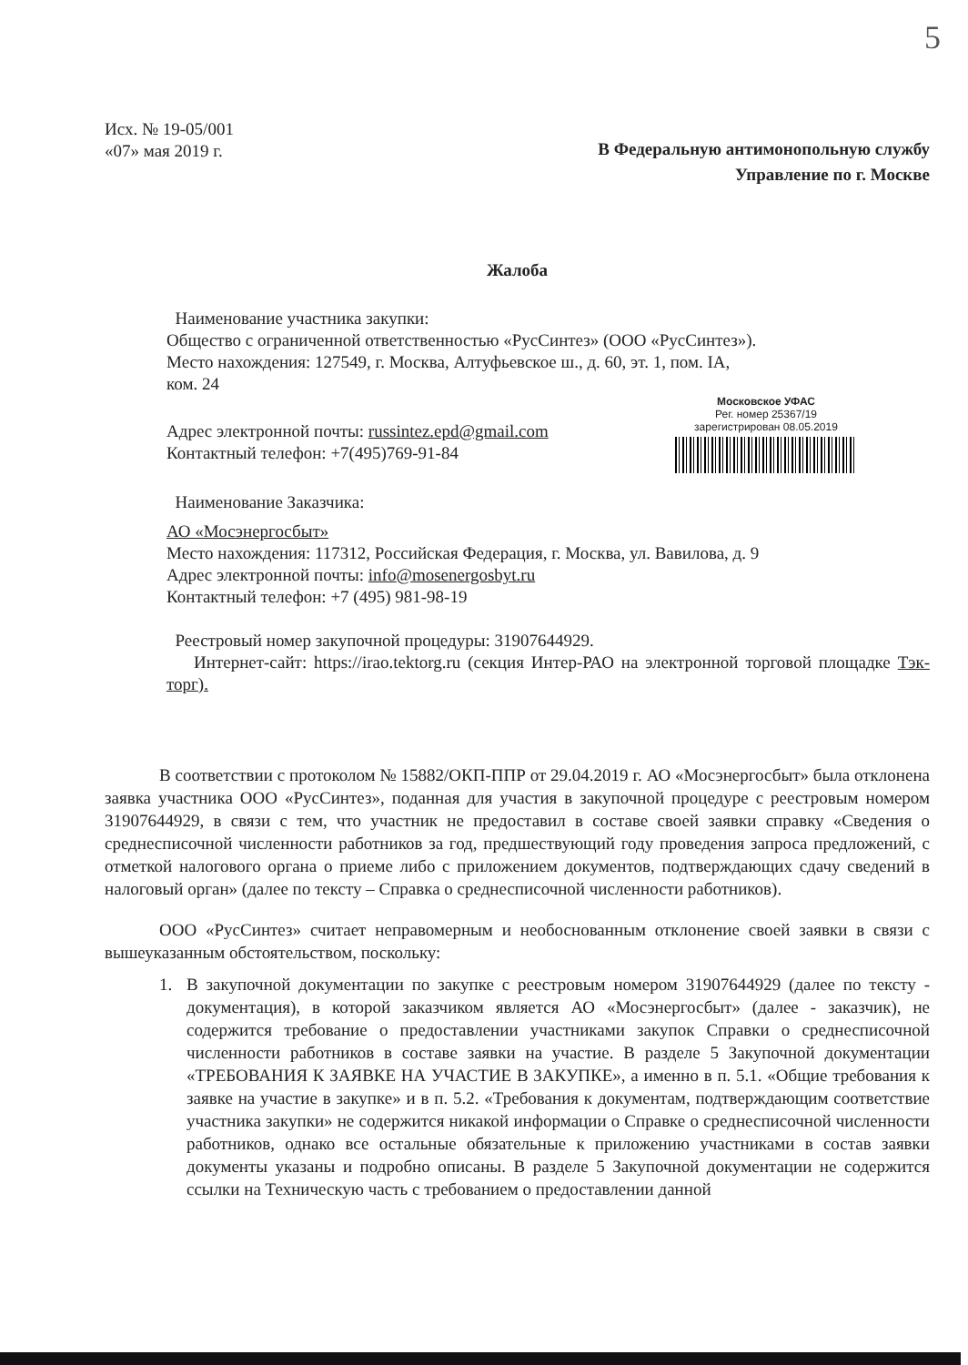5
Исх. № 19-05/001
«07» мая 2019 г.
В Федеральную антимонопольную службу
Управление по г. Москве
Жалоба
Наименование участника закупки:
Общество с ограниченной ответственностью «РусСинтез» (ООО «РусСинтез»).
Место нахождения: 127549, г. Москва, Алтуфьевское ш., д. 60, эт. 1, пом. IA,
ком. 24
Московское УФАС
Рег. номер 25367/19
зарегистрирован 08.05.2019
Адрес электронной почты: russintez.epd@gmail.com
Контактный телефон: +7(495)769-91-84
Наименование Заказчика:
АО «Мосэнергосбыт»
Место нахождения: 117312, Российская Федерация, г. Москва, ул. Вавилова, д. 9
Адрес электронной почты: info@mosenergosbyt.ru
Контактный телефон: +7 (495) 981-98-19
Реестровый номер закупочной процедуры: 31907644929.
Интернет-сайт: https://irao.tektorg.ru (секция Интер-РАО на электронной торговой площадке Тэк-торг).
В соответствии с протоколом № 15882/ОКП-ППР от 29.04.2019 г. АО «Мосэнергосбыт» была отклонена заявка участника ООО «РусСинтез», поданная для участия в закупочной процедуре с реестровым номером 31907644929, в связи с тем, что участник не предоставил в составе своей заявки справку «Сведения о среднесписочной численности работников за год, предшествующий году проведения запроса предложений, с отметкой налогового органа о приеме либо с приложением документов, подтверждающих сдачу сведений в налоговый орган» (далее по тексту – Справка о среднесписочной численности работников).
ООО «РусСинтез» считает неправомерным и необоснованным отклонение своей заявки в связи с вышеуказанным обстоятельством, поскольку:
1. В закупочной документации по закупке с реестровым номером 31907644929 (далее по тексту - документация), в которой заказчиком является АО «Мосэнергосбыт» (далее - заказчик), не содержится требование о предоставлении участниками закупок Справки о среднесписочной численности работников в составе заявки на участие. В разделе 5 Закупочной документации «ТРЕБОВАНИЯ К ЗАЯВКЕ НА УЧАСТИЕ В ЗАКУПКЕ», а именно в п. 5.1. «Общие требования к заявке на участие в закупке» и в п. 5.2. «Требования к документам, подтверждающим соответствие участника закупки» не содержится никакой информации о Справке о среднесписочной численности работников, однако все остальные обязательные к приложению участниками в состав заявки документы указаны и подробно описаны. В разделе 5 Закупочной документации не содержится ссылки на Техническую часть с требованием о предоставлении данной